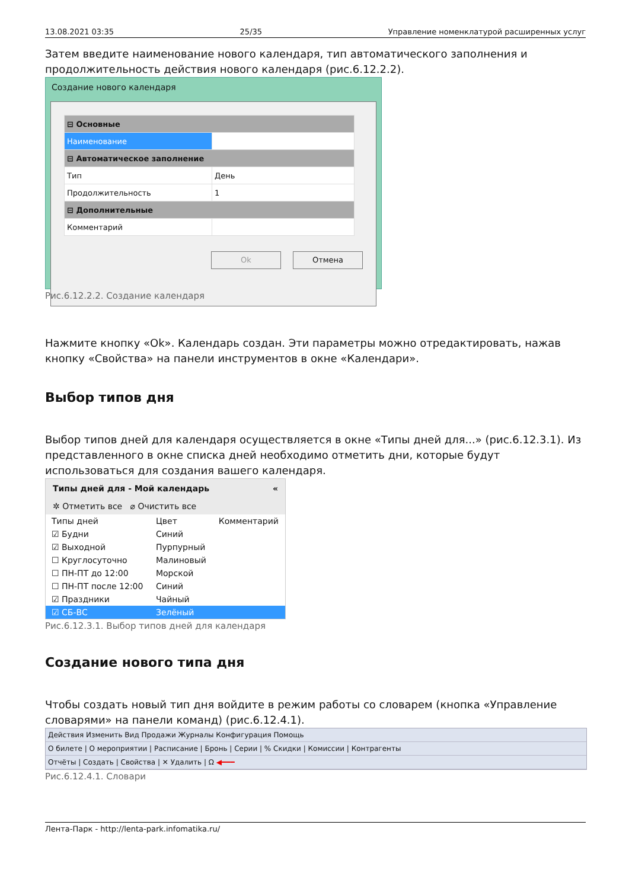13.08.2021 03:35 25/35 Управление номенклатурой расширенных услуг
Затем введите наименование нового календаря, тип автоматического заполнения и продолжительность действия нового календаря (рис.6.12.2.2).
Создание нового календаря
| ⊟ Основные | |
| Наименование | |
| ⊟ Автоматическое заполнение | |
| Тип | День |
| Продолжительность | 1 |
| ⊟ Дополнительные | |
| Комментарий | |
Ok Отмена
Рис.6.12.2.2. Создание календаря
Нажмите кнопку «Ok». Календарь создан. Эти параметры можно отредактировать, нажав кнопку «Свойства» на панели инструментов в окне «Календари».
Выбор типов дня
Выбор типов дней для календаря осуществляется в окне «Типы дней для...» (рис.6.12.3.1). Из представленного в окне списка дней необходимо отметить дни, которые будут использоваться для создания вашего календаря.
Типы дней для - Мой календарь «
✲ Отметить все ⌀ Очистить все
| Типы дней | Цвет | Комментарий |
| --- | --- | --- |
| ☑ Будни | Синий | |
| ☑ Выходной | Пурпурный | |
| ☐ Круглосуточно | Малиновый | |
| ☐ ПН-ПТ до 12:00 | Морской | |
| ☐ ПН-ПТ после 12:00 | Синий | |
| ☑ Праздники | Чайный | |
| ☑ СБ-ВС | Зелёный | |
Рис.6.12.3.1. Выбор типов дней для календаря
Создание нового типа дня
Чтобы создать новый тип дня войдите в режим работы со словарем (кнопка «Управление словарями» на панели команд) (рис.6.12.4.1).
Действия Изменить Вид Продажи Журналы Конфигурация Помощь
О билете | О мероприятии | Расписание | Бронь | Серии | % Скидки | Комиссии | Контрагенты
Отчёты | Создать | Свойства | ✕ Удалить | Ω ◀━━━
Рис.6.12.4.1. Словари
Лента-Парк - http://lenta-park.infomatika.ru/